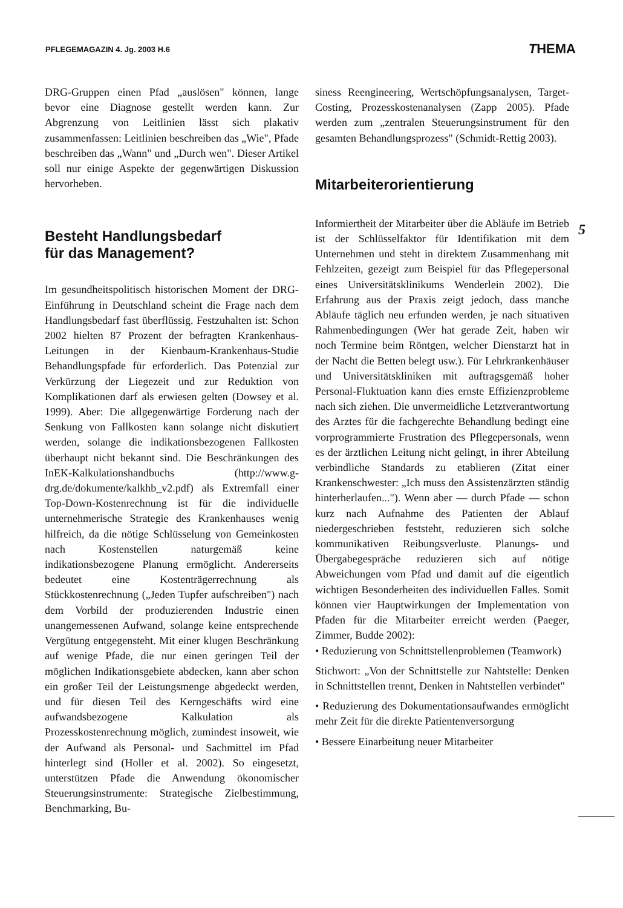PFLEGEMAGAZIN 4. Jg. 2003 H.6 THEMA
DRG-Gruppen einen Pfad „auslösen" können, lange bevor eine Diagnose gestellt werden kann. Zur Abgrenzung von Leitlinien lässt sich plakativ zusammenfassen: Leitlinien beschreiben das „Wie", Pfade beschreiben das „Wann" und „Durch wen". Dieser Artikel soll nur einige Aspekte der gegenwärtigen Diskussion hervorheben.
Besteht Handlungsbedarf
für das Management?
Im gesundheitspolitisch historischen Moment der DRG-Einführung in Deutschland scheint die Frage nach dem Handlungsbedarf fast überflüssig. Festzuhalten ist: Schon 2002 hielten 87 Prozent der befragten Krankenhaus-Leitungen in der Kienbaum-Krankenhaus-Studie Behandlungspfade für erforderlich. Das Potenzial zur Verkürzung der Liegezeit und zur Reduktion von Komplikationen darf als erwiesen gelten (Dowsey et al. 1999). Aber: Die allgegenwärtige Forderung nach der Senkung von Fallkosten kann solange nicht diskutiert werden, solange die indikationsbezogenen Fallkosten überhaupt nicht bekannt sind. Die Beschränkungen des InEK-Kalkulationshandbuchs (http://www.g-drg.de/dokumente/kalkhb_v2.pdf) als Extremfall einer Top-Down-Kostenrechnung ist für die individuelle unternehmerische Strategie des Krankenhauses wenig hilfreich, da die nötige Schlüsselung von Gemeinkosten nach Kostenstellen naturgemäß keine indikationsbezogene Planung ermöglicht. Andererseits bedeutet eine Kostenträgerrechnung als Stückkostenrechnung („Jeden Tupfer aufschreiben") nach dem Vorbild der produzierenden Industrie einen unangemessenen Aufwand, solange keine entsprechende Vergütung entgegensteht. Mit einer klugen Beschränkung auf wenige Pfade, die nur einen geringen Teil der möglichen Indikationsgebiete abdecken, kann aber schon ein großer Teil der Leistungsmenge abgedeckt werden, und für diesen Teil des Kerngeschäfts wird eine aufwandsbezogene Kalkulation als Prozesskostenrechnung möglich, zumindest insoweit, wie der Aufwand als Personal- und Sachmittel im Pfad hinterlegt sind (Holler et al. 2002). So eingesetzt, unterstützen Pfade die Anwendung ökonomischer Steuerungsinstrumente: Strategische Zielbestimmung, Benchmarking, Bu-
siness Reengineering, Wertschöpfungsanalysen, Target-Costing, Prozesskostenanalysen (Zapp 2005). Pfade werden zum „zentralen Steuerungsinstrument für den gesamten Behandlungsprozess" (Schmidt-Rettig 2003).
Mitarbeiterorientierung
Informiertheit der Mitarbeiter über die Abläufe im Betrieb ist der Schlüsselfaktor für Identifikation mit dem Unternehmen und steht in direktem Zusammenhang mit Fehlzeiten, gezeigt zum Beispiel für das Pflegepersonal eines Universitätsklinikums Wenderlein 2002). Die Erfahrung aus der Praxis zeigt jedoch, dass manche Abläufe täglich neu erfunden werden, je nach situativen Rahmenbedingungen (Wer hat gerade Zeit, haben wir noch Termine beim Röntgen, welcher Dienstarzt hat in der Nacht die Betten belegt usw.). Für Lehrkrankenhäuser und Universitätskliniken mit auftragsgemäß hoher Personal-Fluktuation kann dies ernste Effizienzprobleme nach sich ziehen. Die unvermeidliche Letztverantwortung des Arztes für die fachgerechte Behandlung bedingt eine vorprogrammierte Frustration des Pflegepersonals, wenn es der ärztlichen Leitung nicht gelingt, in ihrer Abteilung verbindliche Standards zu etablieren (Zitat einer Krankenschwester: „Ich muss den Assistenzärzten ständig hinterherlaufen..."). Wenn aber — durch Pfade — schon kurz nach Aufnahme des Patienten der Ablauf niedergeschrieben feststeht, reduzieren sich solche kommunikativen Reibungsverluste. Planungs- und Übergabegespräche reduzieren sich auf nötige Abweichungen vom Pfad und damit auf die eigentlich wichtigen Besonderheiten des individuellen Falles. Somit können vier Hauptwirkungen der Implementation von Pfaden für die Mitarbeiter erreicht werden (Paeger, Zimmer, Budde 2002):
• Reduzierung von Schnittstellenproblemen (Teamwork)
Stichwort: „Von der Schnittstelle zur Nahtstelle: Denken in Schnittstellen trennt, Denken in Nahtstellen verbindet"
• Reduzierung des Dokumentationsaufwandes ermöglicht mehr Zeit für die direkte Patientenversorgung
• Bessere Einarbeitung neuer Mitarbeiter
5